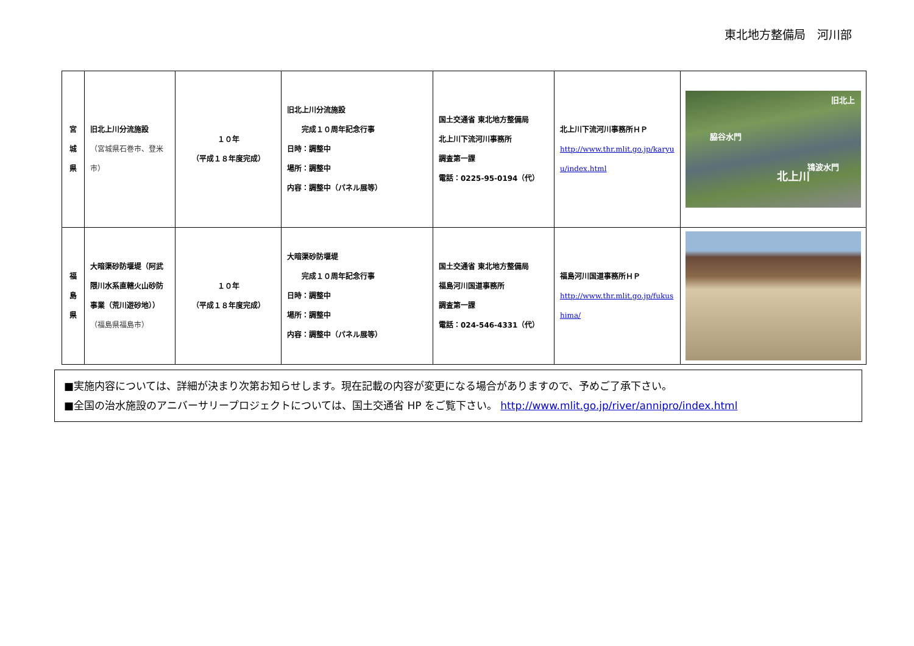東北地方整備局　河川部
| 宮 城 県 | 旧北上川分流施設 （宮城県石巻市、登米市） | １０年 （平成１８年度完成） | 旧北上川分流施設 完成１０周年記念行事 日時：調整中 場所：調整中 内容：調整中（パネル展等） | 国土交通省 東北地方整備局 北上川下流河川事務所 調査第一課 電話：0225-95-0194（代） | 北上川下流河川事務所ＨＰ http://www.thr.mlit.go.jp/karyu u/index.html | 脇谷水門 鴇波水門 北上川 旧北上 |
| 福 島 県 | 大暗渠砂防堰堤（阿武隈川水系直轄火山砂防事業（荒川遊砂地）） （福島県福島市） | １０年 （平成１８年度完成） | 大暗渠砂防堰堤 完成１０周年記念行事 日時：調整中 場所：調整中 内容：調整中（パネル展等） | 国土交通省 東北地方整備局 福島河川国道事務所 調査第一課 電話：024-546-4331（代） | 福島河川国道事務所ＨＰ http://www.thr.mlit.go.jp/fukus hima/ | |
■実施内容については、詳細が決まり次第お知らせします。現在記載の内容が変更になる場合がありますので、予めご了承下さい。
■全国の治水施設のアニバーサリープロジェクトについては、国土交通省 HP をご覧下さい。 http://www.mlit.go.jp/river/annipro/index.html